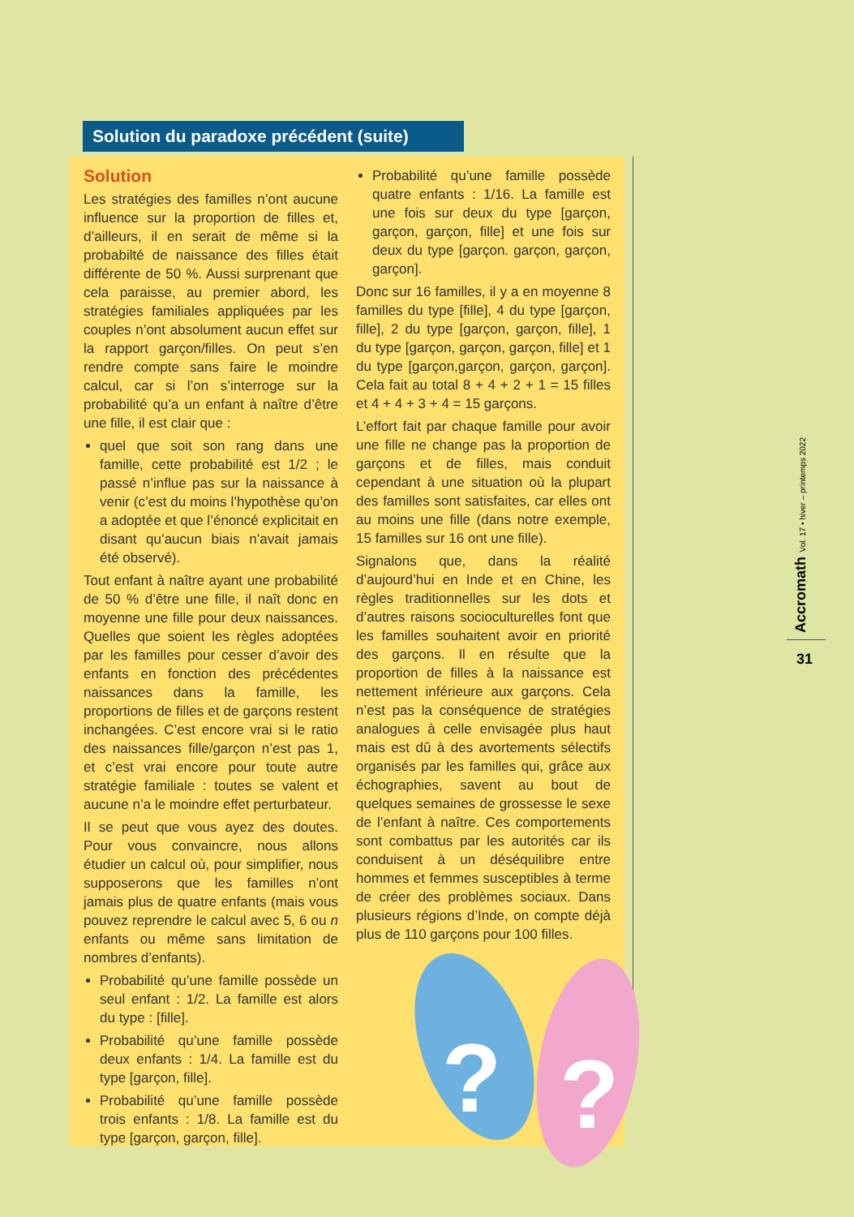Solution du paradoxe précédent (suite)
Solution
Les stratégies des familles n’ont aucune influence sur la proportion de filles et, d’ailleurs, il en serait de même si la probabilté de naissance des filles était différente de 50 %. Aussi surprenant que cela paraisse, au premier abord, les stratégies familiales appliquées par les couples n’ont absolument aucun effet sur la rapport garçon/filles. On peut s’en rendre compte sans faire le moindre calcul, car si l’on s’interroge sur la probabilité qu’a un enfant à naître d’être une fille, il est clair que :
quel que soit son rang dans une famille, cette probabilité est 1/2 ; le passé n’influe pas sur la naissance à venir (c’est du moins l’hypothèse qu’on a adoptée et que l’énoncé explicitait en disant qu’aucun biais n’avait jamais été observé).
Tout enfant à naître ayant une probabilité de 50 % d’être une fille, il naît donc en moyenne une fille pour deux naissances. Quelles que soient les règles adoptées par les familles pour cesser d’avoir des enfants en fonction des précédentes naissances dans la famille, les proportions de filles et de garçons restent inchangées. C’est encore vrai si le ratio des naissances fille/garçon n’est pas 1, et c’est vrai encore pour toute autre stratégie familiale : toutes se valent et aucune n’a le moindre effet perturbateur.
Il se peut que vous ayez des doutes. Pour vous convaincre, nous allons étudier un calcul où, pour simplifier, nous supposerons que les familles n’ont jamais plus de quatre enfants (mais vous pouvez reprendre le calcul avec 5, 6 ou n enfants ou même sans limitation de nombres d’enfants).
Probabilité qu’une famille possède un seul enfant : 1/2. La famille est alors du type : [fille].
Probabilité qu’une famille possède deux enfants : 1/4. La famille est du type [garçon, fille].
Probabilité qu’une famille possède trois enfants : 1/8. La famille est du type [garçon, garçon, fille].
Probabilité qu’une famille possède quatre enfants : 1/16. La famille est une fois sur deux du type [garçon, garçon, garçon, fille] et une fois sur deux du type [garçon. garçon, garçon, garçon].
Donc sur 16 familles, il y a en moyenne 8 familles du type [fille], 4 du type [garçon, fille], 2 du type [garçon, garçon, fille], 1 du type [garçon, garçon, garçon, fille] et 1 du type [garçon,garçon, garçon, garçon]. Cela fait au total 8 + 4 + 2 + 1 = 15 filles et 4 + 4 + 3 + 4 = 15 garçons.
L’effort fait par chaque famille pour avoir une fille ne change pas la proportion de garçons et de filles, mais conduit cependant à une situation où la plupart des familles sont satisfaites, car elles ont au moins une fille (dans notre exemple, 15 familles sur 16 ont une fille).
Signalons que, dans la réalité d’aujourd’hui en Inde et en Chine, les règles traditionnelles sur les dots et d’autres raisons socioculturelles font que les familles souhaitent avoir en priorité des garçons. Il en résulte que la proportion de filles à la naissance est nettement inférieure aux garçons. Cela n’est pas la conséquence de stratégies analogues à celle envisagée plus haut mais est dû à des avortements sélectifs organisés par les familles qui, grâce aux échographies, savent au bout de quelques semaines de grossesse le sexe de l’enfant à naître. Ces comportements sont combattus par les autorités car ils conduisent à un déséquilibre entre hommes et femmes susceptibles à terme de créer des problèmes sociaux. Dans plusieurs régions d’Inde, on compte déjà plus de 110 garçons pour 100 filles.
?
?
Accromath Vol. 17 • hiver – printemps 2022
31